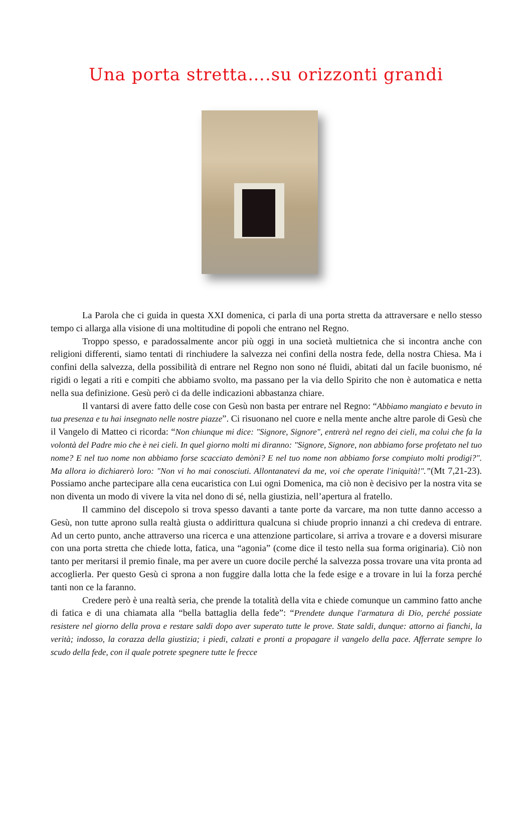Una porta stretta….su orizzonti grandi
La Parola che ci guida in questa XXI domenica, ci parla di una porta stretta da attraversare e nello stesso tempo ci allarga alla visione di una moltitudine di popoli che entrano nel Regno.
Troppo spesso, e paradossalmente ancor più oggi in una società multietnica che si incontra anche con religioni differenti, siamo tentati di rinchiudere la salvezza nei confini della nostra fede, della nostra Chiesa. Ma i confini della salvezza, della possibilità di entrare nel Regno non sono né fluidi, abitati dal un facile buonismo, né rigidi o legati a riti e compiti che abbiamo svolto, ma passano per la via dello Spirito che non è automatica e netta nella sua definizione. Gesù però ci da delle indicazioni abbastanza chiare.
Il vantarsi di avere fatto delle cose con Gesù non basta per entrare nel Regno: “Abbiamo mangiato e bevuto in tua presenza e tu hai insegnato nelle nostre piazze”. Ci risuonano nel cuore e nella mente anche altre parole di Gesù che il Vangelo di Matteo ci ricorda: “Non chiunque mi dice: "Signore, Signore", entrerà nel regno dei cieli, ma colui che fa la volontà del Padre mio che è nei cieli. In quel giorno molti mi diranno: "Signore, Signore, non abbiamo forse profetato nel tuo nome? E nel tuo nome non abbiamo forse scacciato demòni? E nel tuo nome non abbiamo forse compiuto molti prodigi?". Ma allora io dichiarerò loro: "Non vi ho mai conosciuti. Allontanatevi da me, voi che operate l'iniquità!".”(Mt 7,21-23). Possiamo anche partecipare alla cena eucaristica con Lui ogni Domenica, ma ciò non è decisivo per la nostra vita se non diventa un modo di vivere la vita nel dono di sé, nella giustizia, nell’apertura al fratello.
Il cammino del discepolo si trova spesso davanti a tante porte da varcare, ma non tutte danno accesso a Gesù, non tutte aprono sulla realtà giusta o addirittura qualcuna si chiude proprio innanzi a chi credeva di entrare. Ad un certo punto, anche attraverso una ricerca e una attenzione particolare, si arriva a trovare e a doversi misurare con una porta stretta che chiede lotta, fatica, una “agonia” (come dice il testo nella sua forma originaria). Ciò non tanto per meritarsi il premio finale, ma per avere un cuore docile perché la salvezza possa trovare una vita pronta ad accoglierla. Per questo Gesù ci sprona a non fuggire dalla lotta che la fede esige e a trovare in lui la forza perché tanti non ce la faranno.
Credere però è una realtà seria, che prende la totalità della vita e chiede comunque un cammino fatto anche di fatica e di una chiamata alla “bella battaglia della fede”: “Prendete dunque l'armatura di Dio, perché possiate resistere nel giorno della prova e restare saldi dopo aver superato tutte le prove. State saldi, dunque: attorno ai fianchi, la verità; indosso, la corazza della giustizia; i piedi, calzati e pronti a propagare il vangelo della pace. Afferrate sempre lo scudo della fede, con il quale potrete spegnere tutte le frecce